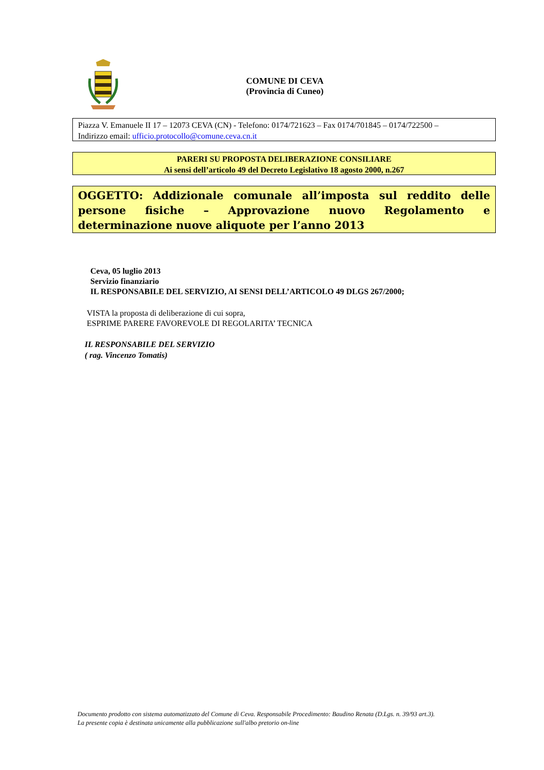COMUNE DI CEVA
(Provincia di Cuneo)
Piazza V. Emanuele II 17 – 12073 CEVA (CN) - Telefono: 0174/721623 – Fax 0174/701845 – 0174/722500 –
Indirizzo email: ufficio.protocollo@comune.ceva.cn.it
PARERI SU PROPOSTA DELIBERAZIONE CONSILIARE
Ai sensi dell’articolo 49 del Decreto Legislativo 18 agosto 2000, n.267
OGGETTO: Addizionale comunale all’imposta sul reddito delle persone fisiche – Approvazione nuovo Regolamento e determinazione nuove aliquote per l’anno 2013
Ceva, 05 luglio 2013
Servizio finanziario
IL RESPONSABILE DEL SERVIZIO, AI SENSI DELL’ARTICOLO 49 DLGS 267/2000;
VISTA la proposta di deliberazione di cui sopra,
ESPRIME PARERE FAVOREVOLE DI REGOLARITA’ TECNICA
IL RESPONSABILE DEL SERVIZIO
( rag. Vincenzo Tomatis)
Documento prodotto con sistema automatizzato del Comune di Ceva. Responsabile Procedimento: Baudino Renata (D.Lgs. n. 39/93 art.3).
La presente copia è destinata unicamente alla pubblicazione sull'albo pretorio on-line